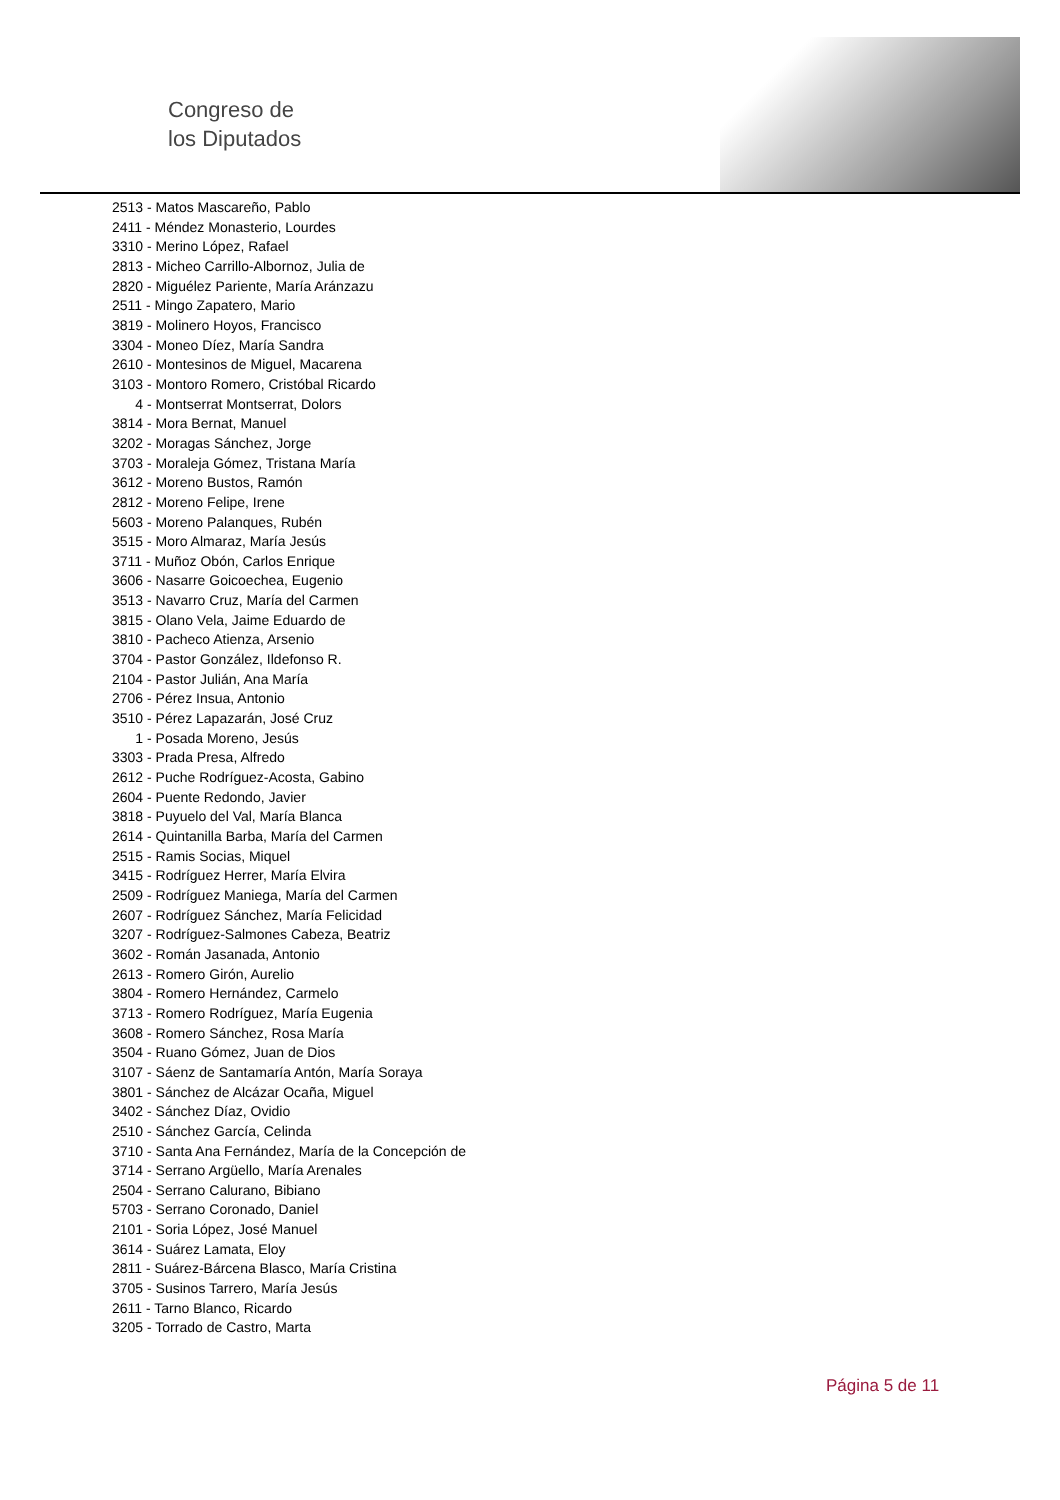Congreso de
los Diputados
2513 - Matos Mascareño, Pablo
2411 - Méndez Monasterio, Lourdes
3310 - Merino López, Rafael
2813 - Micheo Carrillo-Albornoz, Julia de
2820 - Miguélez Pariente, María Aránzazu
2511 - Mingo Zapatero, Mario
3819 - Molinero Hoyos, Francisco
3304 - Moneo Díez, María Sandra
2610 - Montesinos de Miguel, Macarena
3103 - Montoro Romero, Cristóbal Ricardo
4 - Montserrat Montserrat, Dolors
3814 - Mora Bernat, Manuel
3202 - Moragas Sánchez, Jorge
3703 - Moraleja Gómez, Tristana María
3612 - Moreno Bustos, Ramón
2812 - Moreno Felipe, Irene
5603 - Moreno Palanques, Rubén
3515 - Moro Almaraz, María Jesús
3711 - Muñoz Obón, Carlos Enrique
3606 - Nasarre Goicoechea, Eugenio
3513 - Navarro Cruz, María del Carmen
3815 - Olano Vela, Jaime Eduardo de
3810 - Pacheco Atienza, Arsenio
3704 - Pastor González, Ildefonso R.
2104 - Pastor Julián, Ana María
2706 - Pérez Insua, Antonio
3510 - Pérez Lapazarán, José Cruz
1 - Posada Moreno, Jesús
3303 - Prada Presa, Alfredo
2612 - Puche Rodríguez-Acosta, Gabino
2604 - Puente Redondo, Javier
3818 - Puyuelo del Val, María Blanca
2614 - Quintanilla Barba, María del Carmen
2515 - Ramis Socias, Miquel
3415 - Rodríguez Herrer, María Elvira
2509 - Rodríguez Maniega, María del Carmen
2607 - Rodríguez Sánchez, María Felicidad
3207 - Rodríguez-Salmones Cabeza, Beatriz
3602 - Román Jasanada, Antonio
2613 - Romero Girón, Aurelio
3804 - Romero Hernández, Carmelo
3713 - Romero Rodríguez, María Eugenia
3608 - Romero Sánchez, Rosa María
3504 - Ruano Gómez, Juan de Dios
3107 - Sáenz de Santamaría Antón, María Soraya
3801 - Sánchez de Alcázar Ocaña, Miguel
3402 - Sánchez Díaz, Ovidio
2510 - Sánchez García, Celinda
3710 - Santa Ana Fernández, María de la Concepción de
3714 - Serrano Argüello, María Arenales
2504 - Serrano Calurano, Bibiano
5703 - Serrano Coronado, Daniel
2101 - Soria López, José Manuel
3614 - Suárez Lamata, Eloy
2811 - Suárez-Bárcena Blasco, María Cristina
3705 - Susinos Tarrero, María Jesús
2611 - Tarno Blanco, Ricardo
3205 - Torrado de Castro, Marta
Página 5 de 11